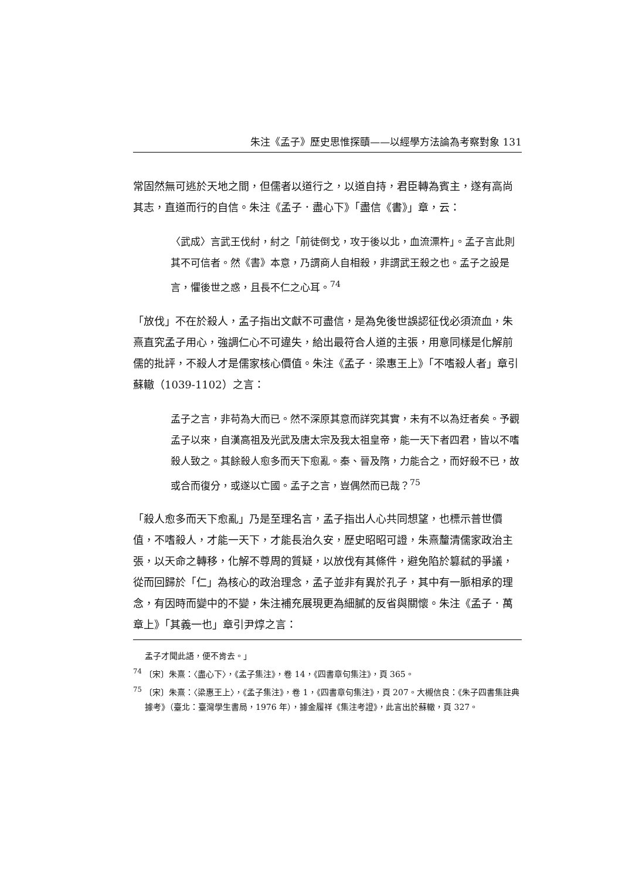朱注《孟子》歷史思惟探賾——以經學方法論為考察對象 131
常固然無可逃於天地之間，但儒者以道行之，以道自持，君臣轉為賓主，遂有高尚其志，直道而行的自信。朱注《孟子．盡心下》「盡信《書》」章，云：
〈武成〉言武王伐紂，紂之「前徒倒戈，攻于後以北，血流漂杵」。孟子言此則其不可信者。然《書》本意，乃謂商人自相殺，非謂武王殺之也。孟子之設是言，懼後世之惑，且長不仁之心耳。<sup>74</sup>
「放伐」不在於殺人，孟子指出文獻不可盡信，是為免後世誤認征伐必須流血，朱熹直究孟子用心，強調仁心不可違失，給出最符合人道的主張，用意同樣是化解前儒的批評，不殺人才是儒家核心價值。朱注《孟子．梁惠王上》「不嗜殺人者」章引蘇轍（1039-1102）之言：
孟子之言，非苟為大而已。然不深原其意而詳究其實，未有不以為迂者矣。予觀孟子以來，自漢高祖及光武及唐太宗及我太祖皇帝，能一天下者四君，皆以不嗜殺人致之。其餘殺人愈多而天下愈亂。秦、晉及隋，力能合之，而好殺不已，故或合而復分，或遂以亡國。孟子之言，豈偶然而已哉？<sup>75</sup>
「殺人愈多而天下愈亂」乃是至理名言，孟子指出人心共同想望，也標示普世價值，不嗜殺人，才能一天下，才能長治久安，歷史昭昭可證，朱熹釐清儒家政治主張，以天命之轉移，化解不尊周的質疑，以放伐有其條件，避免陷於篡弒的爭議，從而回歸於「仁」為核心的政治理念，孟子並非有異於孔子，其中有一脈相承的理念，有因時而變中的不變，朱注補充展現更為細膩的反省與關懷。朱注《孟子．萬章上》「其義一也」章引尹焞之言：
孟子才聞此語，便不肯去。」
<sup>74</sup> 〔宋〕朱熹：〈盡心下〉，《孟子集注》，卷 14，《四書章句集注》，頁 365。
<sup>75</sup> 〔宋〕朱熹：〈梁惠王上〉，《孟子集注》，卷 1，《四書章句集注》，頁 207。大槻信良：《朱子四書集註典據考》（臺北：臺灣學生書局，1976 年），據金履祥《集注考證》，此言出於蘇轍，頁 327。